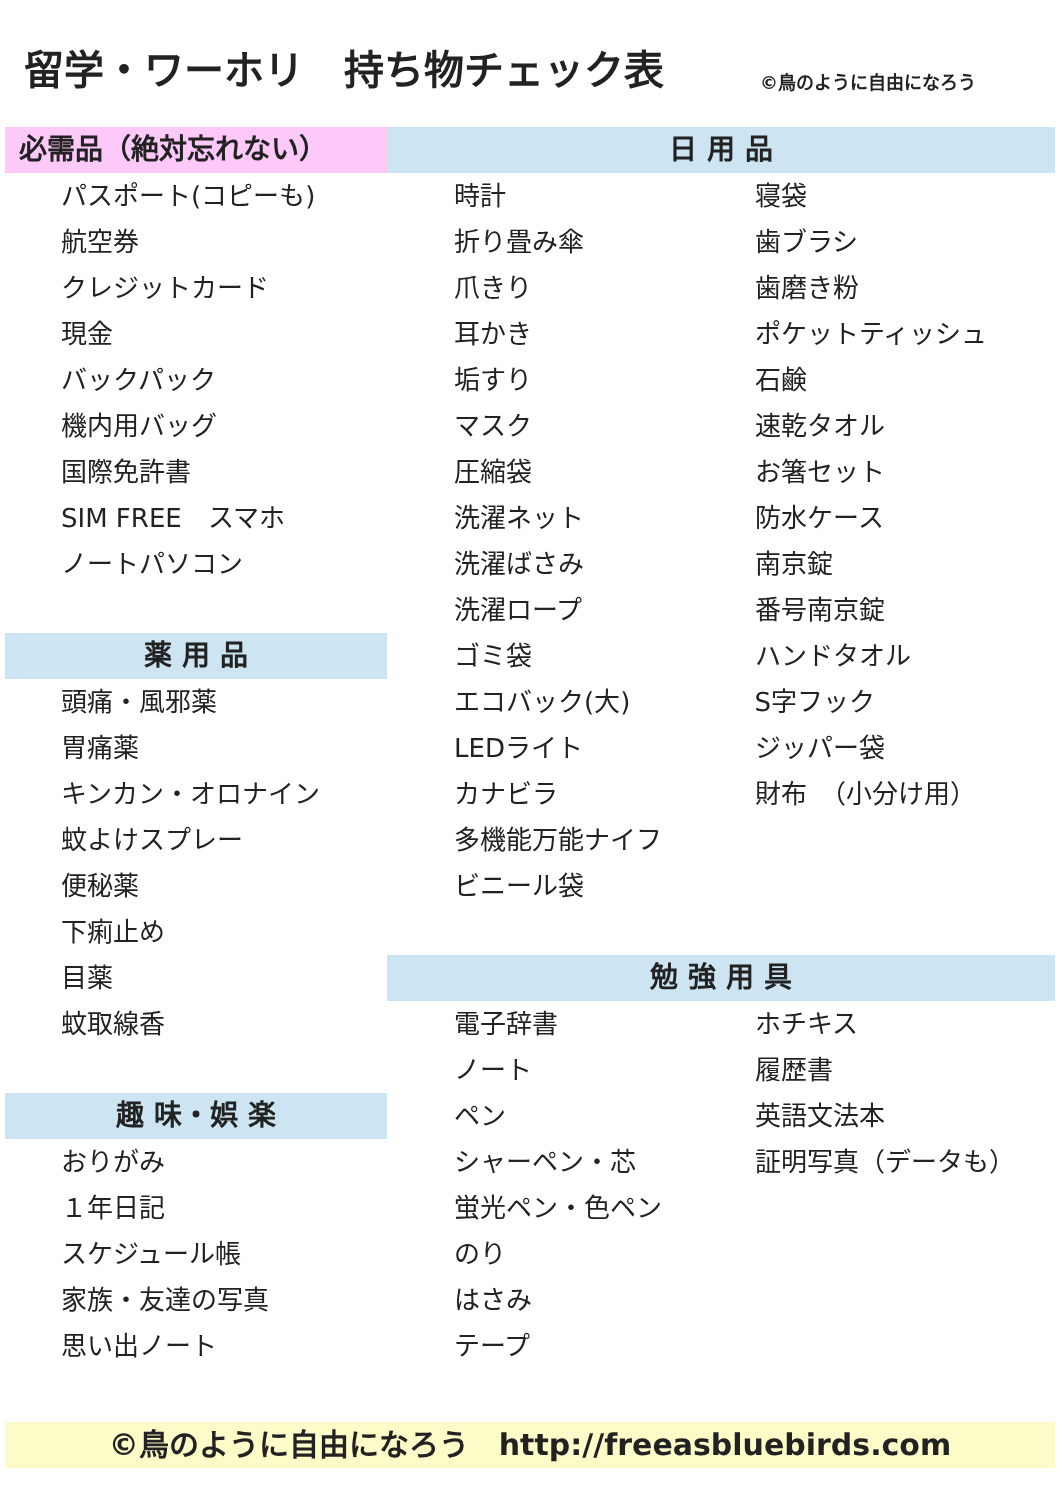留学・ワーホリ　持ち物チェック表 ©鳥のように自由になろう
必需品（絶対忘れない）
パスポート(コピーも)
航空券
クレジットカード
現金
バックパック
機内用バッグ
国際免許書
SIM FREE　スマホ
ノートパソコン
薬 用 品
頭痛・風邪薬
胃痛薬
キンカン・オロナイン
蚊よけスプレー
便秘薬
下痢止め
目薬
蚊取線香
趣 味・娯 楽
おりがみ
１年日記
スケジュール帳
家族・友達の写真
思い出ノート
日 用 品
時計
折り畳み傘
爪きり
耳かき
垢すり
マスク
圧縮袋
洗濯ネット
洗濯ばさみ
洗濯ロープ
ゴミ袋
エコバック(大)
LEDライト
カナビラ
多機能万能ナイフ
ビニール袋
寝袋
歯ブラシ
歯磨き粉
ポケットティッシュ
石鹸
速乾タオル
お箸セット
防水ケース
南京錠
番号南京錠
ハンドタオル
S字フック
ジッパー袋
財布　（小分け用）
勉 強 用 具
電子辞書
ノート
ペン
シャーペン・芯
蛍光ペン・色ペン
のり
はさみ
テープ
ホチキス
履歴書
英語文法本
証明写真（データも）
©鳥のように自由になろう　http://freeasbluebirds.com